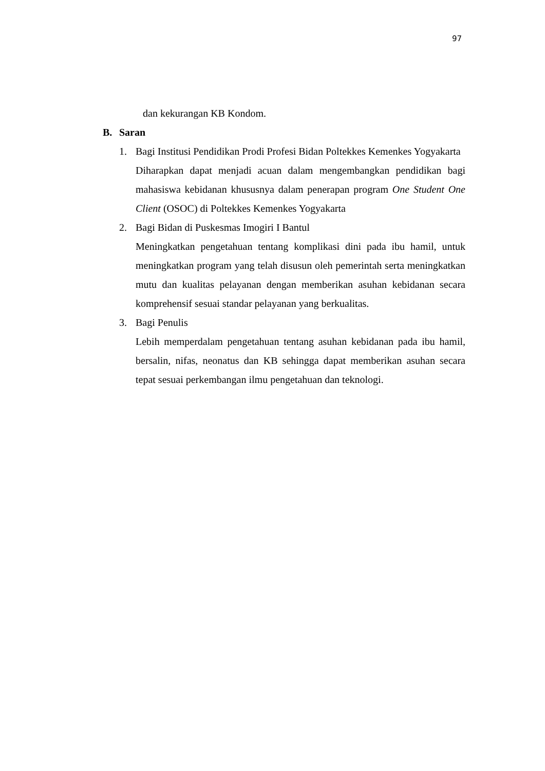97
dan kekurangan KB Kondom.
B. Saran
1. Bagi Institusi Pendidikan Prodi Profesi Bidan Poltekkes Kemenkes Yogyakarta
Diharapkan dapat menjadi acuan dalam mengembangkan pendidikan bagi mahasiswa kebidanan khususnya dalam penerapan program One Student One Client (OSOC) di Poltekkes Kemenkes Yogyakarta
2. Bagi Bidan di Puskesmas Imogiri I Bantul
Meningkatkan pengetahuan tentang komplikasi dini pada ibu hamil, untuk meningkatkan program yang telah disusun oleh pemerintah serta meningkatkan mutu dan kualitas pelayanan dengan memberikan asuhan kebidanan secara komprehensif sesuai standar pelayanan yang berkualitas.
3. Bagi Penulis
Lebih memperdalam pengetahuan tentang asuhan kebidanan pada ibu hamil, bersalin, nifas, neonatus dan KB sehingga dapat memberikan asuhan secara tepat sesuai perkembangan ilmu pengetahuan dan teknologi.